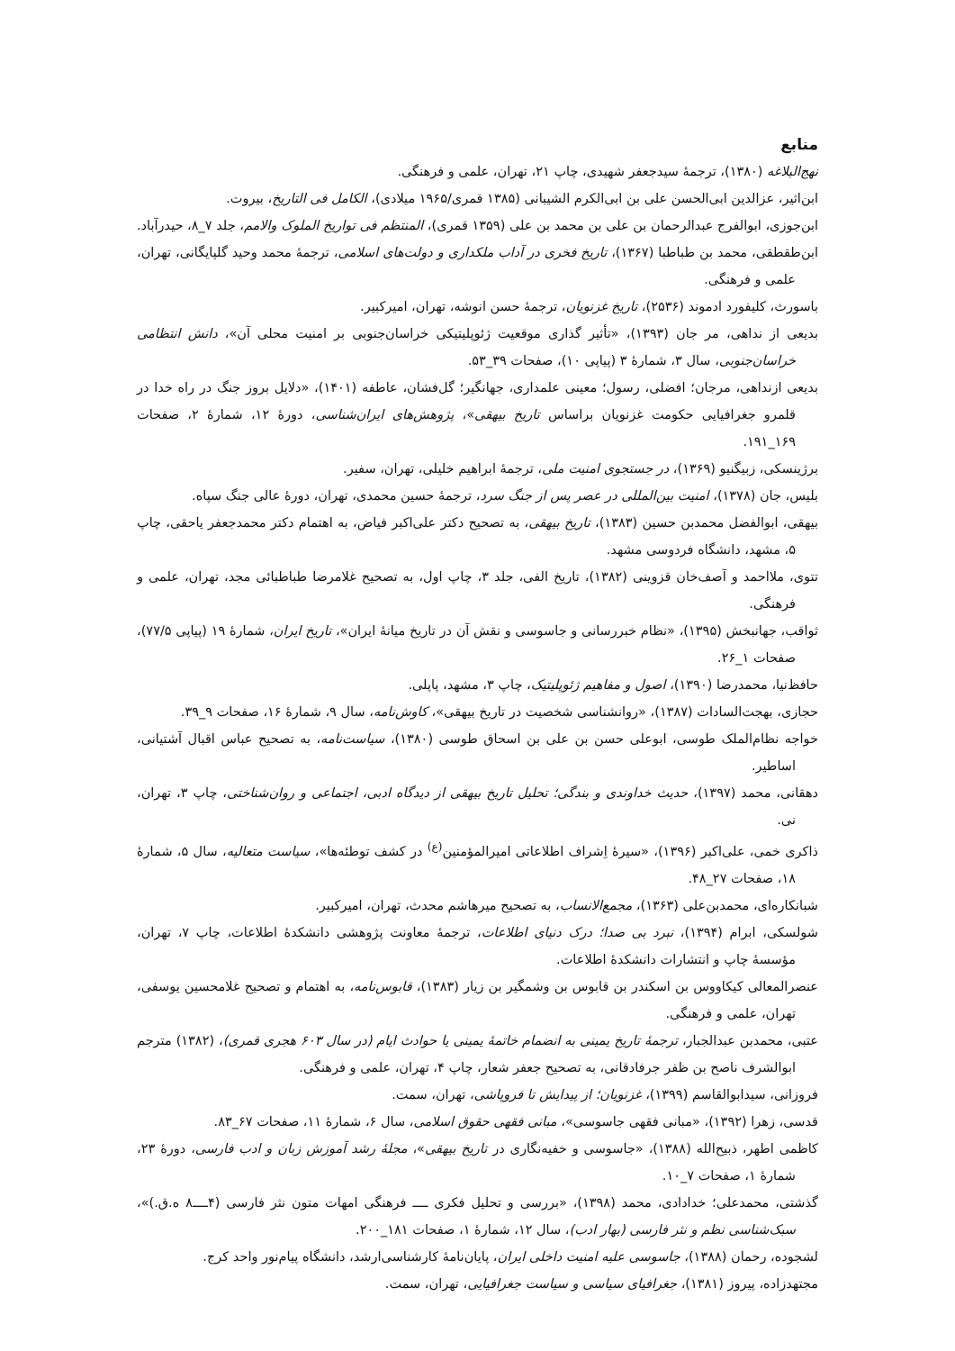منابع
نهج‌البلاغه (۱۳۸۰)، ترجمهٔ سیدجعفر شهیدی، چاپ ۲۱، تهران، علمی و فرهنگی.
ابن‌اثیر، عزالدین ابی‌الحسن علی بن ابی‌الکرم الشیبانی (۱۳۸۵ قمری/۱۹۶۵ میلادی)، الکامل فی التاریخ، بیروت.
ابن‌جوزی، ابوالفرج عبدالرحمان بن علی بن محمد بن علی (۱۳۵۹ قمری)، المنتظم فی تواریخ الملوک والامم، جلد ۷_۸، حیدرآباد.
ابن‌طقطقی، محمد بن طباطبا (۱۳۶۷)، تاریخ فخری در آداب ملکداری و دولت‌های اسلامی، ترجمهٔ محمد وحید گلپایگانی، تهران، علمی و فرهنگی.
باسورث، کلیفورد ادموند (۲۵۳۶)، تاریخ غزنویان، ترجمهٔ حسن انوشه، تهران، امیرکبیر.
بدیعی از نداهی، مر جان (۱۳۹۳)، «تأثیر گذاری موقعیت ژئوپلیتیکی خراسان‌جنوبی بر امنیت محلی آن»، دانش انتظامی خراسان‌جنوبی، سال ۳، شمارهٔ ۳ (پیاپی ۱۰)، صفحات ۳۹_۵۳.
بدیعی ازنداهی، مرجان؛ افضلی، رسول؛ معینی علمداری، جهانگیر؛ گل‌فشان، عاطفه (۱۴۰۱)، «دلایل بروز جنگ در راه خدا در قلمرو جغرافیایی حکومت غزنویان براساس تاریخ بیهقی»، پژوهش‌های ایران‌شناسی، دورهٔ ۱۲، شمارهٔ ۲، صفحات ۱۶۹_۱۹۱.
برژینسکی، زبیگنیو (۱۳۶۹)، در جستجوی امنیت ملی، ترجمهٔ ابراهیم خلیلی، تهران، سفیر.
بلیس، جان (۱۳۷۸)، امنیت بین‌المللی در عصر پس از جنگ سرد، ترجمهٔ حسین محمدی، تهران، دورهٔ عالی جنگ سپاه.
بیهقی، ابوالفضل محمدبن حسین (۱۳۸۳)، تاریخ بیهقی، به تصحیح دکتر علی‌اکبر فیاض، به اهتمام دکتر محمدجعفر یاحقی، چاپ ۵، مشهد، دانشگاه فردوسی مشهد.
تتوی، ملااحمد و آصف‌خان قزوینی (۱۳۸۲)، تاریخ الفی، جلد ۳، چاپ اول، به تصحیح غلامرضا طباطبائی مجد، تهران، علمی و فرهنگی.
ثواقب، جهانبخش (۱۳۹۵)، «نظام خبررسانی و جاسوسی و نقش آن در تاریخ میانهٔ ایران»، تاریخ ایران، شمارهٔ ۱۹ (پیاپی ۷۷/۵)، صفحات ۱_۲۶.
حافظ‌نیا، محمدرضا (۱۳۹۰)، اصول و مفاهیم ژئوپلیتیک، چاپ ۳، مشهد، پاپلی.
حجازی، بهجت‌السادات (۱۳۸۷)، «روانشناسی شخصیت در تاریخ بیهقی»، کاوش‌نامه، سال ۹، شمارهٔ ۱۶، صفحات ۹_۳۹.
خواجه نظام‌الملک طوسی، ابوعلی حسن بن علی بن اسحاق طوسی (۱۳۸۰)، سیاست‌نامه، به تصحیح عباس اقبال آشتیانی، اساطیر.
دهقانی، محمد (۱۳۹۷)، حدیث خداوندی و بندگی؛ تحلیل تاریخ بیهقی از دیدگاه ادبی، اجتماعی و روان‌شناختی، چاپ ۳، تهران، نی.
ذاکری خمی، علی‌اکبر (۱۳۹۶)، «سیرهٔ اِشراف اطلاعاتی امیرالمؤمنین<sup>(ع)</sup> در کشف توطئه‌ها»، سیاست متعالیه، سال ۵، شمارهٔ ۱۸، صفحات ۲۷_۴۸.
شبانکاره‌ای، محمدبن‌علی (۱۳۶۳)، مجمع‌الانساب، به تصحیح میرهاشم محدث، تهران، امیرکبیر.
شولسکی، ابرام (۱۳۹۴)، نبرد بی صدا؛ درک دنیای اطلاعات، ترجمهٔ معاونت پژوهشی دانشکدهٔ اطلاعات، چاپ ۷، تهران، مؤسسهٔ چاپ و انتشارات دانشکدهٔ اطلاعات.
عنصرالمعالی کیکاووس بن اسکندر بن قابوس بن وشمگیر بن زیار (۱۳۸۳)، قابوس‌نامه، به اهتمام و تصحیح غلامحسین یوسفی، تهران، علمی و فرهنگی.
عتبی، محمدبن عبدالجبار، ترجمهٔ تاریخ یمینی به انضمام خاتمهٔ یمینی یا حوادث ایام (در سال ۶۰۳ هجری قمری)، (۱۳۸۲) مترجم ابوالشرف ناصح بن ظفر جرفادقانی، به تصحیح جعفر شعار، چاپ ۴، تهران، علمی و فرهنگی.
فروزانی، سیدابوالقاسم (۱۳۹۹)، غزنویان؛ از پیدایش تا فروپاشی، تهران، سمت.
قدسی، زهرا (۱۳۹۲)، «مبانی فقهی جاسوسی»، مبانی فقهی حقوق اسلامی، سال ۶، شمارهٔ ۱۱، صفحات ۶۷_۸۳.
کاظمی اطهر، ذبیح‌الله (۱۳۸۸)، «جاسوسی و خفیه‌نگاری در تاریخ بیهقی»، مجلهٔ رشد آموزش زبان و ادب فارسی، دورهٔ ۲۳، شمارهٔ ۱، صفحات ۷_۱۰.
گذشتی، محمدعلی؛ خدادادی، محمد (۱۳۹۸)، «بررسی و تحلیل فکری ــــ فرهنگی امهات متون نثر فارسی (۴ــــ۸ ه.ق.)»، سبک‌شناسی نظم و نثر فارسی (بهار ادب)، سال ۱۲، شمارهٔ ۱، صفحات ۱۸۱_۲۰۰.
لشجوده، رحمان (۱۳۸۸)، جاسوسی علیه امنیت داخلی ایران، پایان‌نامهٔ کارشناسی‌ارشد، دانشگاه پیام‌نور واحد کرج.
مجتهدزاده، پیروز (۱۳۸۱)، جغرافیای سیاسی و سیاست جغرافیایی، تهران، سمت.